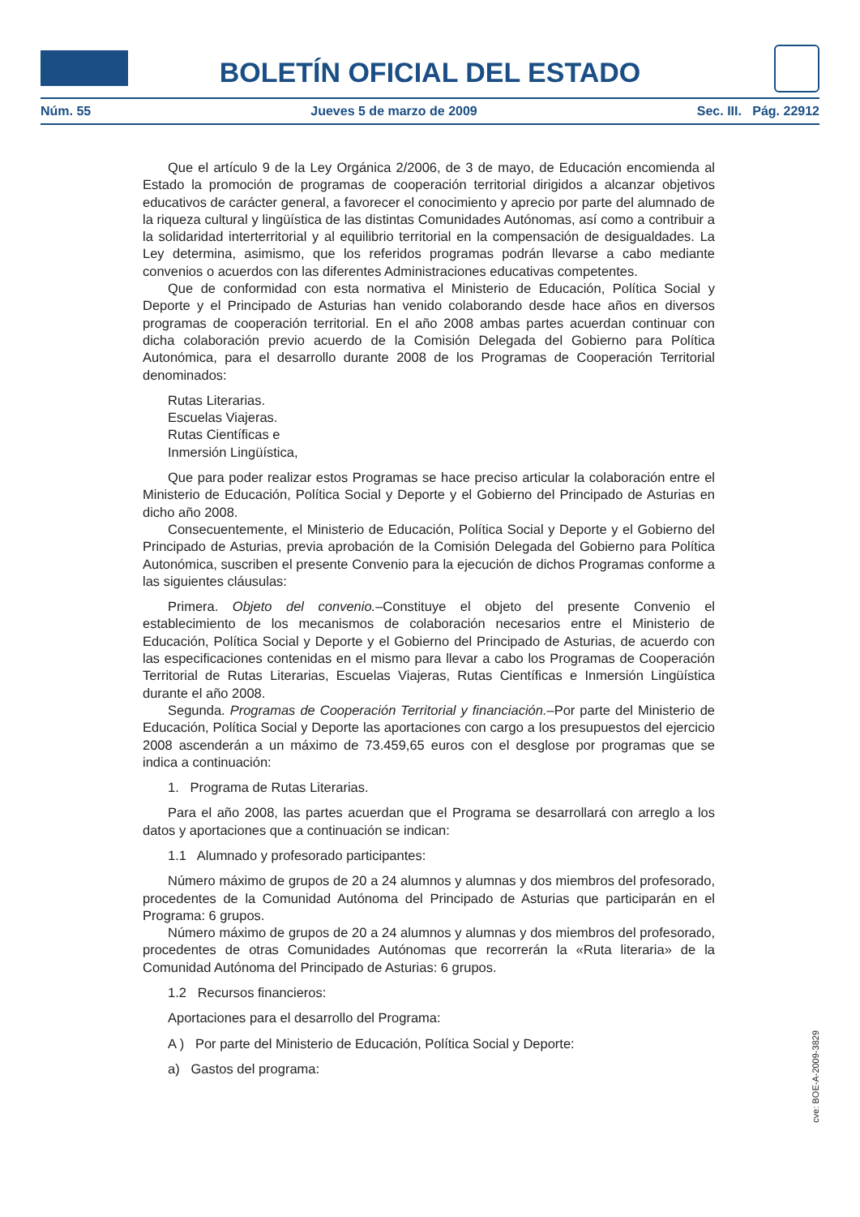BOLETÍN OFICIAL DEL ESTADO
Núm. 55 Jueves 5 de marzo de 2009 Sec. III. Pág. 22912
Que el artículo 9 de la Ley Orgánica 2/2006, de 3 de mayo, de Educación encomienda al Estado la promoción de programas de cooperación territorial dirigidos a alcanzar objetivos educativos de carácter general, a favorecer el conocimiento y aprecio por parte del alumnado de la riqueza cultural y lingüística de las distintas Comunidades Autónomas, así como a contribuir a la solidaridad interterritorial y al equilibrio territorial en la compensación de desigualdades. La Ley determina, asimismo, que los referidos programas podrán llevarse a cabo mediante convenios o acuerdos con las diferentes Administraciones educativas competentes.
Que de conformidad con esta normativa el Ministerio de Educación, Política Social y Deporte y el Principado de Asturias han venido colaborando desde hace años en diversos programas de cooperación territorial. En el año 2008 ambas partes acuerdan continuar con dicha colaboración previo acuerdo de la Comisión Delegada del Gobierno para Política Autonómica, para el desarrollo durante 2008 de los Programas de Cooperación Territorial denominados:
Rutas Literarias.
Escuelas Viajeras.
Rutas Científicas e
Inmersión Lingüística,
Que para poder realizar estos Programas se hace preciso articular la colaboración entre el Ministerio de Educación, Política Social y Deporte y el Gobierno del Principado de Asturias en dicho año 2008.
Consecuentemente, el Ministerio de Educación, Política Social y Deporte y el Gobierno del Principado de Asturias, previa aprobación de la Comisión Delegada del Gobierno para Política Autonómica, suscriben el presente Convenio para la ejecución de dichos Programas conforme a las siguientes cláusulas:
Primera. Objeto del convenio.–Constituye el objeto del presente Convenio el establecimiento de los mecanismos de colaboración necesarios entre el Ministerio de Educación, Política Social y Deporte y el Gobierno del Principado de Asturias, de acuerdo con las especificaciones contenidas en el mismo para llevar a cabo los Programas de Cooperación Territorial de Rutas Literarias, Escuelas Viajeras, Rutas Científicas e Inmersión Lingüística durante el año 2008.
Segunda. Programas de Cooperación Territorial y financiación.–Por parte del Ministerio de Educación, Política Social y Deporte las aportaciones con cargo a los presupuestos del ejercicio 2008 ascenderán a un máximo de 73.459,65 euros con el desglose por programas que se indica a continuación:
1. Programa de Rutas Literarias.
Para el año 2008, las partes acuerdan que el Programa se desarrollará con arreglo a los datos y aportaciones que a continuación se indican:
1.1 Alumnado y profesorado participantes:
Número máximo de grupos de 20 a 24 alumnos y alumnas y dos miembros del profesorado, procedentes de la Comunidad Autónoma del Principado de Asturias que participarán en el Programa: 6 grupos.
Número máximo de grupos de 20 a 24 alumnos y alumnas y dos miembros del profesorado, procedentes de otras Comunidades Autónomas que recorrerán la «Ruta literaria» de la Comunidad Autónoma del Principado de Asturias: 6 grupos.
1.2 Recursos financieros:
Aportaciones para el desarrollo del Programa:
A ) Por parte del Ministerio de Educación, Política Social y Deporte:
a) Gastos del programa:
cve: BOE-A-2009-3829